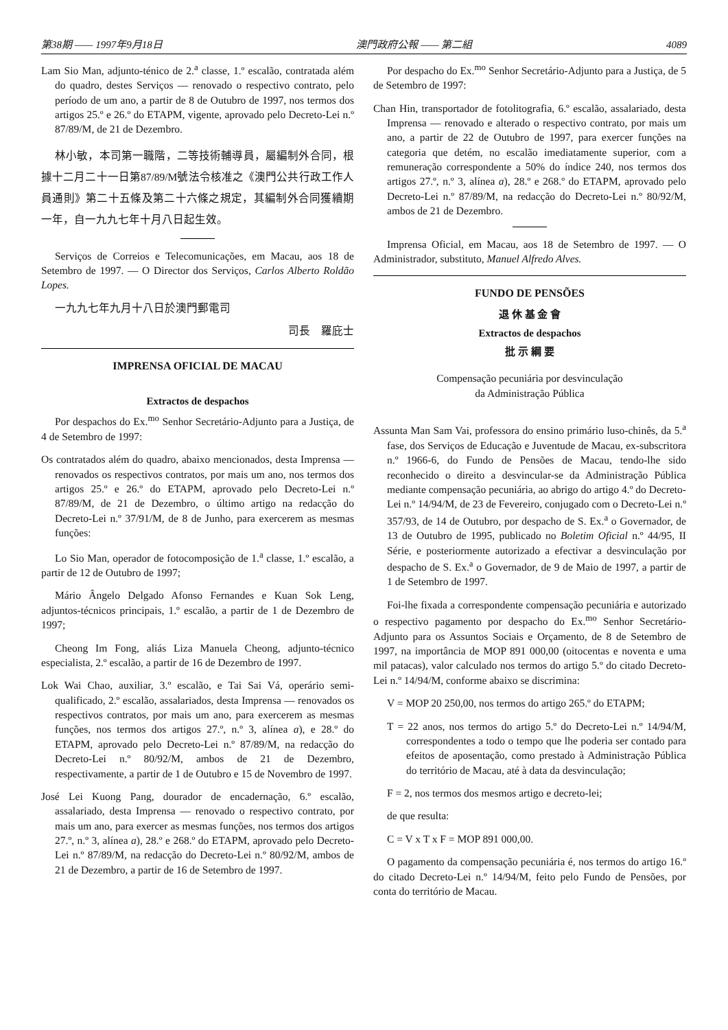第38期 —— 1997年9月18日 澳門政府公報 —— 第二組 4089
Lam Sio Man, adjunto-ténico de 2.<sup>a</sup> classe, 1.º escalão, contratada além do quadro, destes Serviços — renovado o respectivo contrato, pelo período de um ano, a partir de 8 de Outubro de 1997, nos termos dos artigos 25.º e 26.º do ETAPM, vigente, aprovado pelo Decreto-Lei n.º 87/89/M, de 21 de Dezembro.
林小敏，本司第一職階，二等技術輔導員，屬編制外合同，根據十二月二十一日第87/89/M號法令核准之《澳門公共行政工作人員通則》第二十五條及第二十六條之規定，其編制外合同獲續期一年，自一九九七年十月八日起生效。
Serviços de Correios e Telecomunicações, em Macau, aos 18 de Setembro de 1997. — O Director dos Serviços, Carlos Alberto Roldão Lopes.
一九九七年九月十八日於澳門郵電司
司長　羅庇士
IMPRENSA OFICIAL DE MACAU
Extractos de despachos
Por despachos do Ex.<sup>mo</sup> Senhor Secretário-Adjunto para a Justiça, de 4 de Setembro de 1997:
Os contratados além do quadro, abaixo mencionados, desta Imprensa — renovados os respectivos contratos, por mais um ano, nos termos dos artigos 25.º e 26.º do ETAPM, aprovado pelo Decreto-Lei n.º 87/89/M, de 21 de Dezembro, o último artigo na redacção do Decreto-Lei n.º 37/91/M, de 8 de Junho, para exercerem as mesmas funções:
Lo Sio Man, operador de fotocomposição de 1.<sup>a</sup> classe, 1.º escalão, a partir de 12 de Outubro de 1997;
Mário Ângelo Delgado Afonso Fernandes e Kuan Sok Leng, adjuntos-técnicos principais, 1.º escalão, a partir de 1 de Dezembro de 1997;
Cheong Im Fong, aliás Liza Manuela Cheong, adjunto-técnico especialista, 2.º escalão, a partir de 16 de Dezembro de 1997.
Lok Wai Chao, auxiliar, 3.º escalão, e Tai Sai Vá, operário semi-qualificado, 2.º escalão, assalariados, desta Imprensa — renovados os respectivos contratos, por mais um ano, para exercerem as mesmas funções, nos termos dos artigos 27.º, n.º 3, alínea a), e 28.º do ETAPM, aprovado pelo Decreto-Lei n.º 87/89/M, na redacção do Decreto-Lei n.º 80/92/M, ambos de 21 de Dezembro, respectivamente, a partir de 1 de Outubro e 15 de Novembro de 1997.
José Lei Kuong Pang, dourador de encadernação, 6.º escalão, assalariado, desta Imprensa — renovado o respectivo contrato, por mais um ano, para exercer as mesmas funções, nos termos dos artigos 27.º, n.º 3, alínea a), 28.º e 268.º do ETAPM, aprovado pelo Decreto-Lei n.º 87/89/M, na redacção do Decreto-Lei n.º 80/92/M, ambos de 21 de Dezembro, a partir de 16 de Setembro de 1997.
Por despacho do Ex.<sup>mo</sup> Senhor Secretário-Adjunto para a Justiça, de 5 de Setembro de 1997:
Chan Hin, transportador de fotolitografia, 6.º escalão, assalariado, desta Imprensa — renovado e alterado o respectivo contrato, por mais um ano, a partir de 22 de Outubro de 1997, para exercer funções na categoria que detém, no escalão imediatamente superior, com a remuneração correspondente a 50% do índice 240, nos termos dos artigos 27.º, n.º 3, alínea a), 28.º e 268.º do ETAPM, aprovado pelo Decreto-Lei n.º 87/89/M, na redacção do Decreto-Lei n.º 80/92/M, ambos de 21 de Dezembro.
Imprensa Oficial, em Macau, aos 18 de Setembro de 1997. — O Administrador, substituto, Manuel Alfredo Alves.
FUNDO DE PENSÕES
退 休 基 金 會
Extractos de despachos
批 示 綱 要
Compensação pecuniária por desvinculação
da Administração Pública
Assunta Man Sam Vai, professora do ensino primário luso-chinês, da 5.<sup>a</sup> fase, dos Serviços de Educação e Juventude de Macau, ex-subscritora n.º 1966-6, do Fundo de Pensões de Macau, tendo-lhe sido reconhecido o direito a desvincular-se da Administração Pública mediante compensação pecuniária, ao abrigo do artigo 4.º do Decreto-Lei n.º 14/94/M, de 23 de Fevereiro, conjugado com o Decreto-Lei n.º 357/93, de 14 de Outubro, por despacho de S. Ex.<sup>a</sup> o Governador, de 13 de Outubro de 1995, publicado no Boletim Oficial n.º 44/95, II Série, e posteriormente autorizado a efectivar a desvinculação por despacho de S. Ex.<sup>a</sup> o Governador, de 9 de Maio de 1997, a partir de 1 de Setembro de 1997.
Foi-lhe fixada a correspondente compensação pecuniária e autorizado o respectivo pagamento por despacho do Ex.<sup>mo</sup> Senhor Secretário-Adjunto para os Assuntos Sociais e Orçamento, de 8 de Setembro de 1997, na importância de MOP 891 000,00 (oitocentas e noventa e uma mil patacas), valor calculado nos termos do artigo 5.º do citado Decreto-Lei n.º 14/94/M, conforme abaixo se discrimina:
V = MOP 20 250,00, nos termos do artigo 265.º do ETAPM;
T = 22 anos, nos termos do artigo 5.º do Decreto-Lei n.º 14/94/M, correspondentes a todo o tempo que lhe poderia ser contado para efeitos de aposentação, como prestado à Administração Pública do território de Macau, até à data da desvinculação;
F = 2, nos termos dos mesmos artigo e decreto-lei;
de que resulta:
C = V x T x F = MOP 891 000,00.
O pagamento da compensação pecuniária é, nos termos do artigo 16.º do citado Decreto-Lei n.º 14/94/M, feito pelo Fundo de Pensões, por conta do território de Macau.